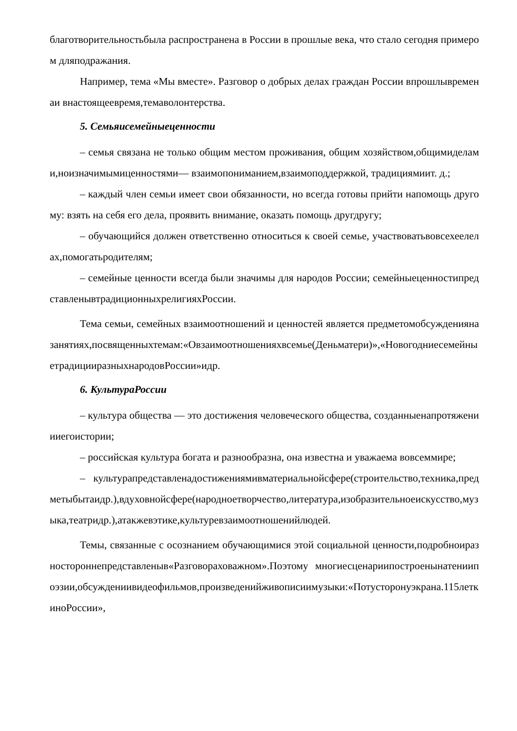благотворительностьбыла распространена в России в прошлые века, что стало сегодня примером дляподражания.
Например, тема «Мы вместе». Разговор о добрых делах граждан России впрошлывременаи внастоящеевремя,темаволонтерства.
5. Семьяисемейныеценности
– семья связана не только общим местом проживания, общим хозяйством,общимиделами,ноизначимымиценностями— взаимопониманием,взаимоподдержкой, традициямиит. д.;
– каждый член семьи имеет свои обязанности, но всегда готовы прийти напомощь другому: взять на себя его дела, проявить внимание, оказать помощь другдругу;
– обучающийся должен ответственно относиться к своей семье, участвоватьвовсехеелелах,помогатьродителям;
– семейные ценности всегда были значимы для народов России; семейныеценностипредставленывтрадиционныхрелигияхРоссии.
Тема семьи, семейных взаимоотношений и ценностей является предметомобсужденияназанятиях,посвященныхтемам:«Овзаимоотношенияхвсемье(Деньматери)»,«НовогодниесемейныетрадицииразныхнародовРоссии»идр.
6. КультураРоссии
– культура общества — это достижения человеческого общества, созданныенапротяжениииегоистории;
– российская культура богата и разнообразна, она известна и уважаема вовсеммире;
– культурапредставленадостижениямивматериальнойсфере(строительство,техника,предметыбытаидр.),вдуховнойсфере(народноетворчество,литература,изобразительноеискусство,музыка,театридр.),атакжевэтике,культуревзаимоотношенийлюдей.
Темы, связанные с осознанием обучающимися этой социальной ценности,подробноиразностороннепредставленыв«Разговораховажном».Поэтому многиесценариипостроенынатениипоэзии,обсуждениивидеофильмов,произведенийживописиимузыки:«Потусторонуэкрана.115леткиноРоссии»,